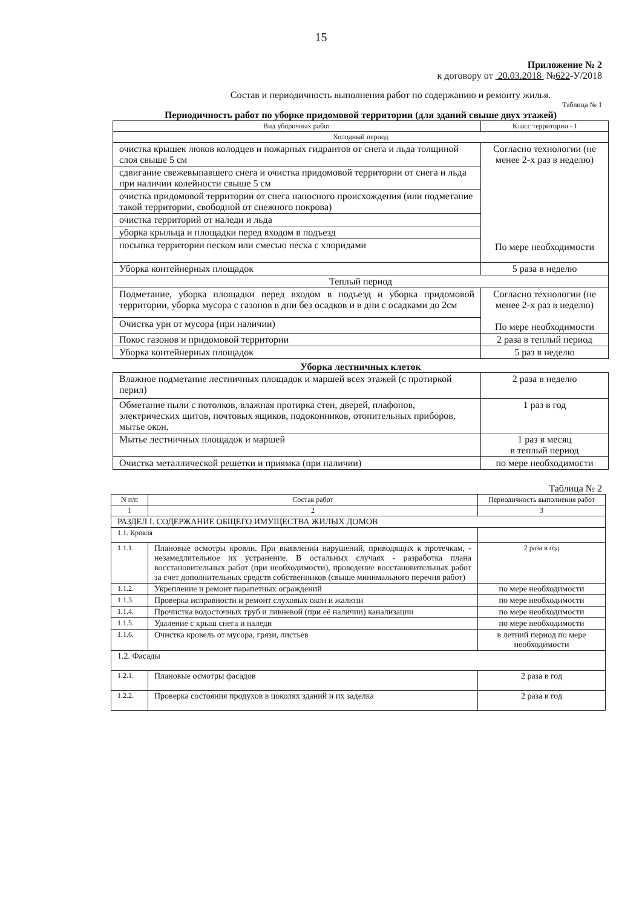15
Приложение № 2
к договору от 20.03.2018 №622-У/2018
Состав и периодичность выполнения работ по содержанию и ремонту жилья.
Таблица № 1
Периодичность работ по уборке придомовой территории (для зданий свыше двух этажей)
| Вид уборочных работ | Класс территории - I |
| --- | --- |
| Холодный период | |
| очистка крышек люков колодцев и пожарных гидрантов от снега и льда толщиной слоя свыше 5 см | Согласно технологии (не менее 2-х раз в неделю) По мере необходимости |
| сдвигание свежевыпавшего снега и очистка придомовой территории от снега и льда при наличии колейности свыше 5 см | |
| очистка придомовой территории от снега наносного происхождения (или подметание такой территории, свободной от снежного покрова) | |
| очистка территорий от наледи и льда | |
| уборка крыльца и площадки перед входом в подъезд | |
| посыпка территории песком или смесью песка с хлоридами | |
| Уборка контейнерных площадок | 5 раза в неделю |
| Теплый период | |
| Подметание, уборка площадки перед входом в подъезд и уборка придомовой территории, уборка мусора с газонов в дни без осадков и в дни с осадками до 2см | Согласно технологии (не менее 2-х раз в неделю) По мере необходимости |
| Очистка урн от мусора (при наличии) | |
| Покос газонов и придомовой территории | 2 раза в теплый период |
| Уборка контейнерных площадок | 5 раз в неделю |
Уборка лестничных клеток
| Влажное подметание лестничных площадок и маршей всех этажей (с протиркой перил) | 2 раза в неделю |
| Обметание пыли с потолков, влажная протирка стен, дверей, плафонов, электрических щитов, почтовых ящиков, подоконников, отопительных приборов, мытье окон. | 1 раз в год |
| Мытье лестничных площадок и маршей | 1 раз в месяц в теплый период |
| Очистка металлической решетки и приямка (при наличии) | по мере необходимости |
Таблица № 2
| N п/п | Состав работ | Периодичность выполнения работ |
| --- | --- | --- |
| 1 | 2 | 3 |
| РАЗДЕЛ I. СОДЕРЖАНИЕ ОБЩЕГО ИМУЩЕСТВА ЖИЛЫХ ДОМОВ | | |
| 1.1. Кровля | | |
| 1.1.1. | Плановые осмотры кровли. При выявлении нарушений, приводящих к протечкам, - незамедлительное их устранение. В остальных случаях - разработка плана восстановительных работ (при необходимости), проведение восстановительных работ за счет дополнительных средств собственников (свыше минимального перечня работ) | 2 раза в год |
| 1.1.2. | Укрепление и ремонт парапетных ограждений | по мере необходимости |
| 1.1.3. | Проверка исправности и ремонт слуховых окон и жалюзи | по мере необходимости |
| 1.1.4. | Прочистка водосточных труб и ливневой (при её наличии) канализации | по мере необходимости |
| 1.1.5. | Удаление с крыш снега и наледи | по мере необходимости |
| 1.1.6. | Очистка кровель от мусора, грязи, листьев | в летний период по мере необходимости |
| 1.2. Фасады | | |
| 1.2.1. | Плановые осмотры фасадов | 2 раза в год |
| 1.2.2. | Проверка состояния продухов в цоколях зданий и их заделка | 2 раза в год |